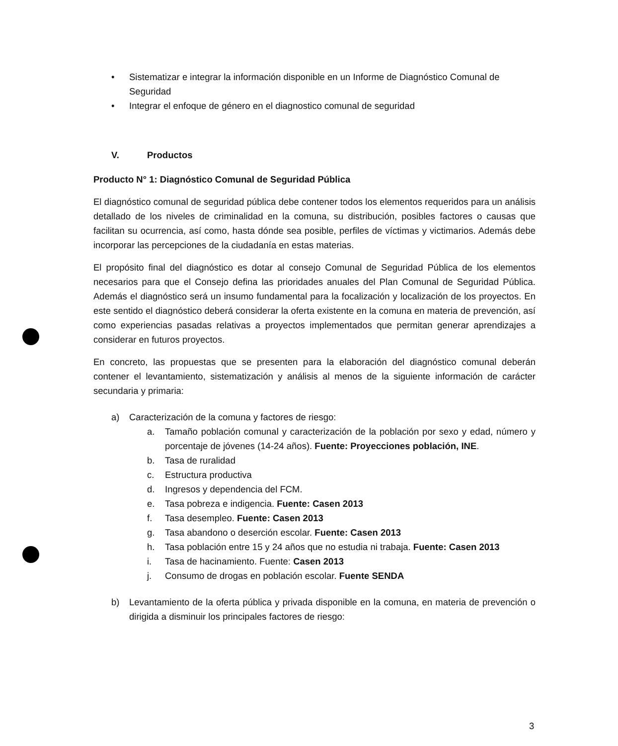• Sistematizar e integrar la información disponible en un Informe de Diagnóstico Comunal de Seguridad
• Integrar el enfoque de género en el diagnostico comunal de seguridad
V. Productos
Producto N° 1: Diagnóstico Comunal de Seguridad Pública
El diagnóstico comunal de seguridad pública debe contener todos los elementos requeridos para un análisis detallado de los niveles de criminalidad en la comuna, su distribución, posibles factores o causas que facilitan su ocurrencia, así como, hasta dónde sea posible, perfiles de víctimas y victimarios. Además debe incorporar las percepciones de la ciudadanía en estas materias.
El propósito final del diagnóstico es dotar al consejo Comunal de Seguridad Pública de los elementos necesarios para que el Consejo defina las prioridades anuales del Plan Comunal de Seguridad Pública. Además el diagnóstico será un insumo fundamental para la focalización y localización de los proyectos. En este sentido el diagnóstico deberá considerar la oferta existente en la comuna en materia de prevención, así como experiencias pasadas relativas a proyectos implementados que permitan generar aprendizajes a considerar en futuros proyectos.
En concreto, las propuestas que se presenten para la elaboración del diagnóstico comunal deberán contener el levantamiento, sistematización y análisis al menos de la siguiente información de carácter secundaria y primaria:
a) Caracterización de la comuna y factores de riesgo:
a. Tamaño población comunal y caracterización de la población por sexo y edad, número y porcentaje de jóvenes (14-24 años). Fuente: Proyecciones población, INE.
b. Tasa de ruralidad
c. Estructura productiva
d. Ingresos y dependencia del FCM.
e. Tasa pobreza e indigencia. Fuente: Casen 2013
f. Tasa desempleo. Fuente: Casen 2013
g. Tasa abandono o deserción escolar. Fuente: Casen 2013
h. Tasa población entre 15 y 24 años que no estudia ni trabaja. Fuente: Casen 2013
i. Tasa de hacinamiento. Fuente: Casen 2013
j. Consumo de drogas en población escolar. Fuente SENDA
b) Levantamiento de la oferta pública y privada disponible en la comuna, en materia de prevención o dirigida a disminuir los principales factores de riesgo:
3